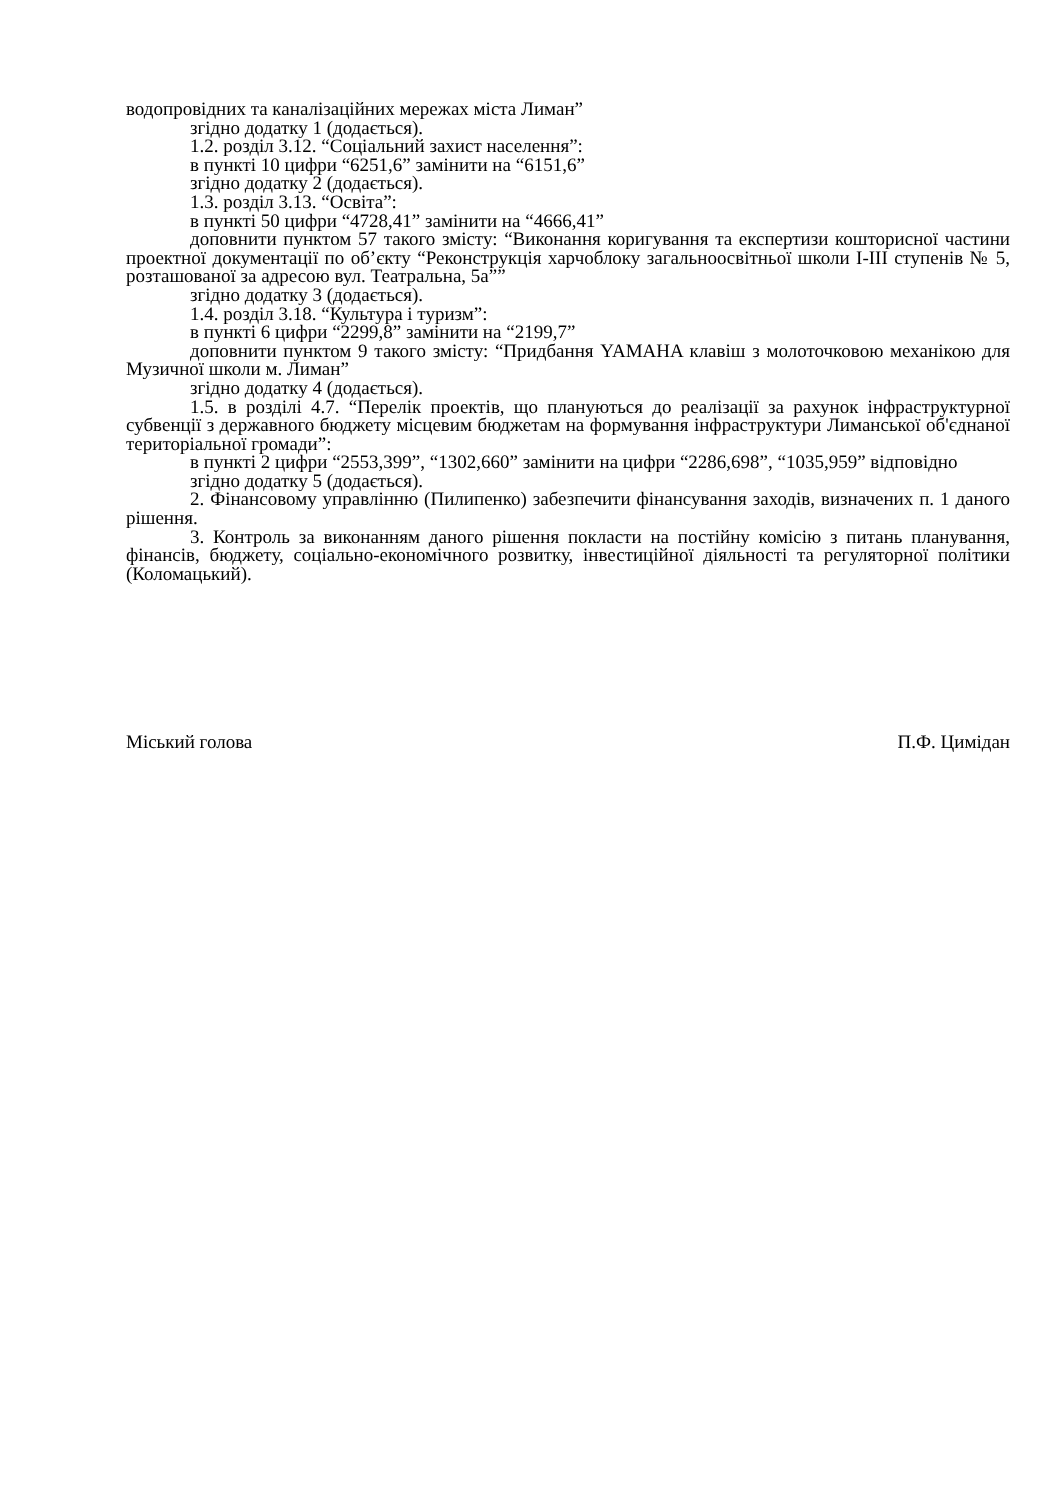водопровідних та каналізаційних мережах міста Лиман”
згідно додатку 1 (додається).
1.2. розділ 3.12. “Соціальний захист населення”:
в пункті 10 цифри “6251,6” замінити на “6151,6”
згідно додатку 2 (додається).
1.3. розділ 3.13. “Освіта”:
в пункті 50 цифри “4728,41” замінити на “4666,41”
доповнити пунктом 57 такого змісту: “Виконання коригування та експертизи кошторисної частини проектної документації по об’єкту “Реконструкція харчоблоку загальноосвітньої школи І-ІІІ ступенів № 5, розташованої за адресою вул. Театральна, 5а””
згідно додатку 3 (додається).
1.4. розділ 3.18. “Культура і туризм”:
в пункті 6 цифри “2299,8” замінити на “2199,7”
доповнити пунктом 9 такого змісту: “Придбання YAMAHA клавіш з молоточковою механікою для Музичної школи м. Лиман”
згідно додатку 4 (додається).
1.5. в розділі 4.7. “Перелік проектів, що плануються до реалізації за рахунок інфраструктурної субвенції з державного бюджету місцевим бюджетам на формування інфраструктури Лиманської об'єднаної територіальної громади”:
в пункті 2 цифри “2553,399”, “1302,660” замінити на цифри “2286,698”, “1035,959” відповідно
згідно додатку 5 (додається).
2. Фінансовому управлінню (Пилипенко) забезпечити фінансування заходів, визначених п. 1 даного рішення.
3. Контроль за виконанням даного рішення покласти на постійну комісію з питань планування, фінансів, бюджету, соціально-економічного розвитку, інвестиційної діяльності та регуляторної політики (Коломацький).
Міський голова П.Ф. Цимідан